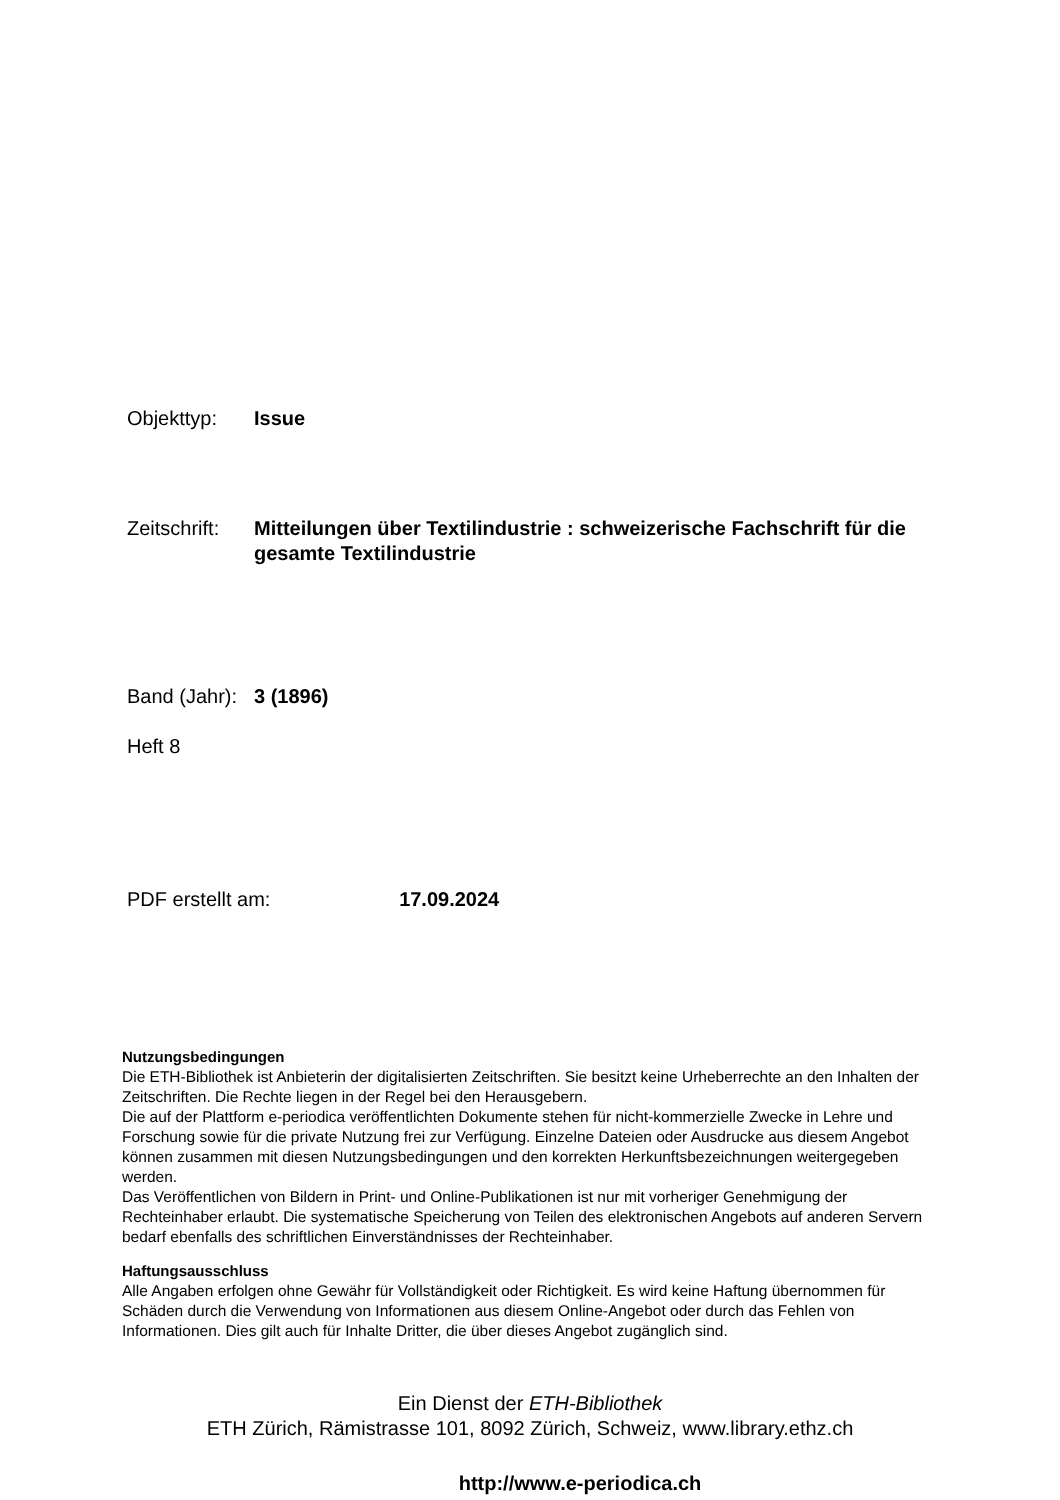Objekttyp: Issue
Zeitschrift:
Mitteilungen über Textilindustrie : schweizerische Fachschrift für die gesamte Textilindustrie
Band (Jahr):
3 (1896)
Heft 8
PDF erstellt am: 17.09.2024
Nutzungsbedingungen
Die ETH-Bibliothek ist Anbieterin der digitalisierten Zeitschriften. Sie besitzt keine Urheberrechte an den Inhalten der Zeitschriften. Die Rechte liegen in der Regel bei den Herausgebern.
Die auf der Plattform e-periodica veröffentlichten Dokumente stehen für nicht-kommerzielle Zwecke in Lehre und Forschung sowie für die private Nutzung frei zur Verfügung. Einzelne Dateien oder Ausdrucke aus diesem Angebot können zusammen mit diesen Nutzungsbedingungen und den korrekten Herkunftsbezeichnungen weitergegeben werden.
Das Veröffentlichen von Bildern in Print- und Online-Publikationen ist nur mit vorheriger Genehmigung der Rechteinhaber erlaubt. Die systematische Speicherung von Teilen des elektronischen Angebots auf anderen Servern bedarf ebenfalls des schriftlichen Einverständnisses der Rechteinhaber.
Haftungsausschluss
Alle Angaben erfolgen ohne Gewähr für Vollständigkeit oder Richtigkeit. Es wird keine Haftung übernommen für Schäden durch die Verwendung von Informationen aus diesem Online-Angebot oder durch das Fehlen von Informationen. Dies gilt auch für Inhalte Dritter, die über dieses Angebot zugänglich sind.
Ein Dienst der ETH-Bibliothek
ETH Zürich, Rämistrasse 101, 8092 Zürich, Schweiz, www.library.ethz.ch
http://www.e-periodica.ch